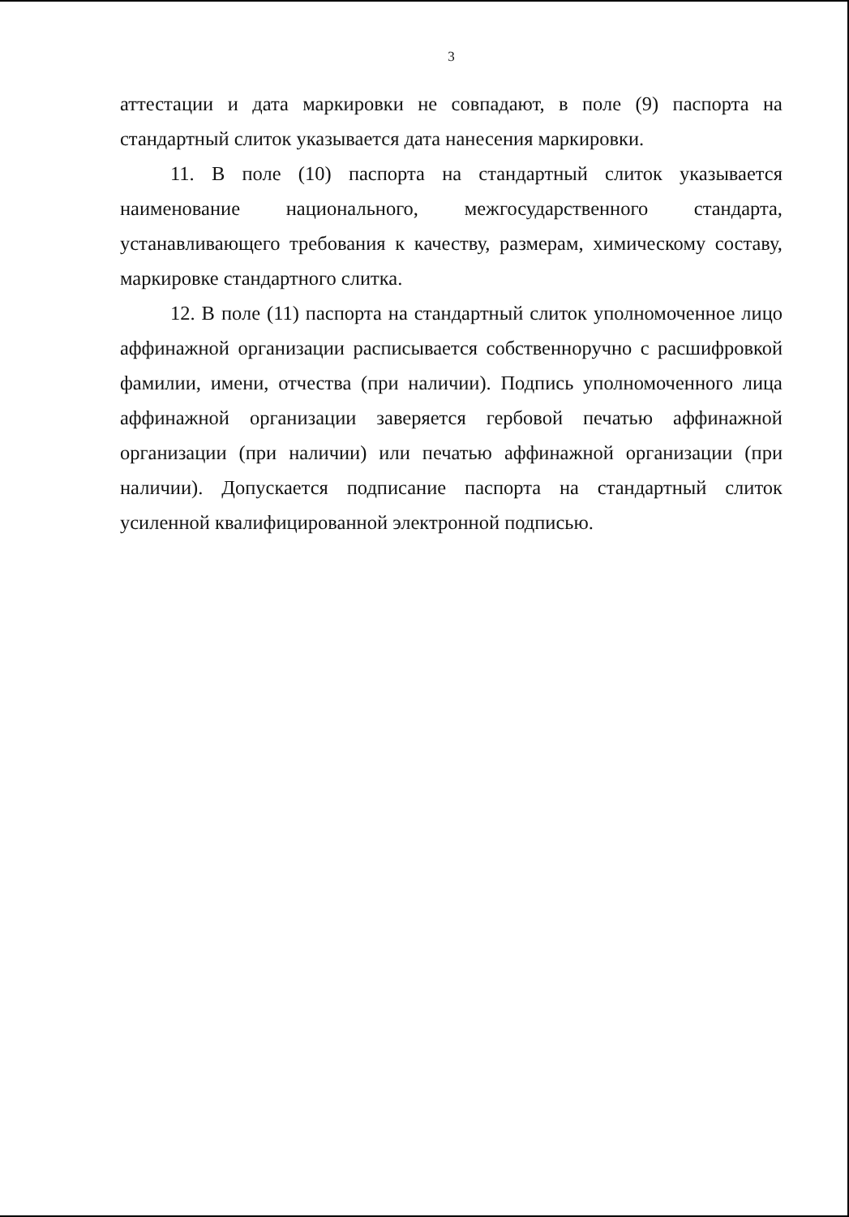3
аттестации и дата маркировки не совпадают, в поле (9) паспорта на стандартный слиток указывается дата нанесения маркировки.
11. В поле (10) паспорта на стандартный слиток указывается наименование национального, межгосударственного стандарта, устанавливающего требования к качеству, размерам, химическому составу, маркировке стандартного слитка.
12. В поле (11) паспорта на стандартный слиток уполномоченное лицо аффинажной организации расписывается собственноручно с расшифровкой фамилии, имени, отчества (при наличии). Подпись уполномоченного лица аффинажной организации заверяется гербовой печатью аффинажной организации (при наличии) или печатью аффинажной организации (при наличии). Допускается подписание паспорта на стандартный слиток усиленной квалифицированной электронной подписью.